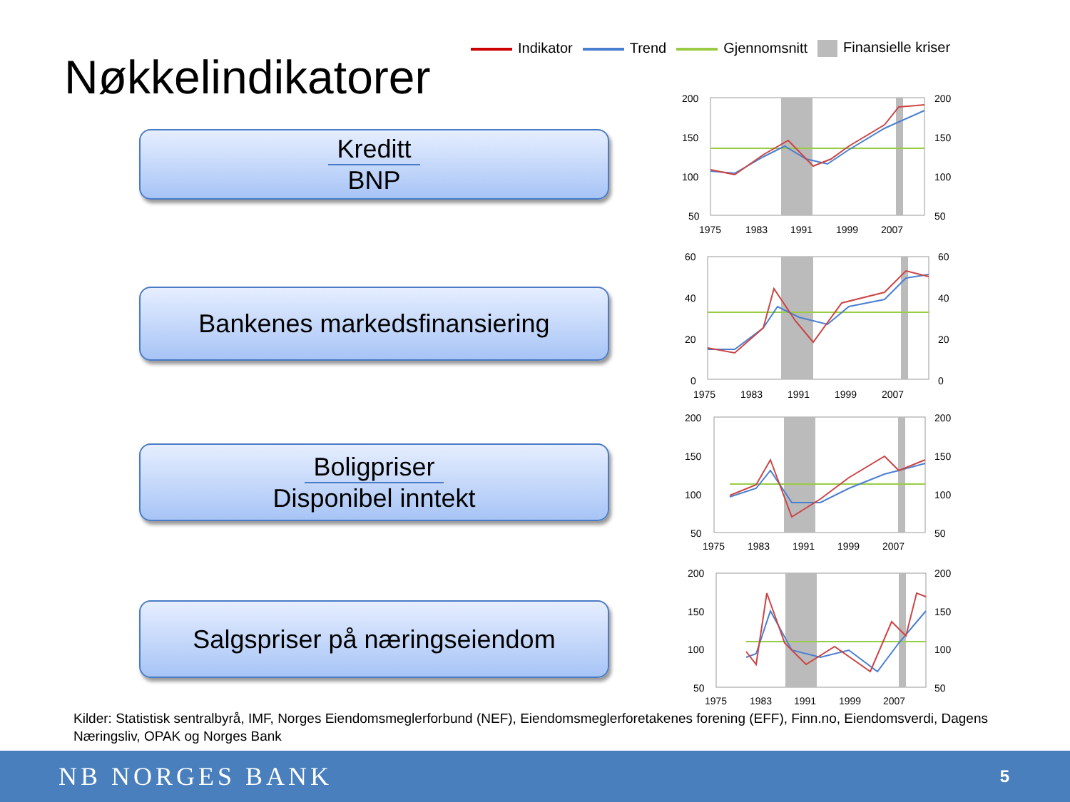Indikator Trend Gjennomsnitt Finansielle kriser
Nøkkelindikatorer
Kreditt
BNP
Bankenes markedsfinansiering
Boligpriser
Disponibel inntekt
Salgspriser på næringseiendom
200
150
100
50
200
150
100
50
1975
1983
1991
1999
2007
60
40
20
0
60
40
20
0
1975
1983
1991
1999
2007
200
150
100
50
200
150
100
50
1975
1983
1991
1999
2007
200
150
100
50
200
150
100
50
1975
1983
1991
1999
2007
Kilder: Statistisk sentralbyrå, IMF, Norges Eiendomsmeglerforbund (NEF), Eiendomsmeglerforetakenes forening (EFF), Finn.no, Eiendomsverdi, Dagens Næringsliv, OPAK og Norges Bank
NB NORGES BANK
5